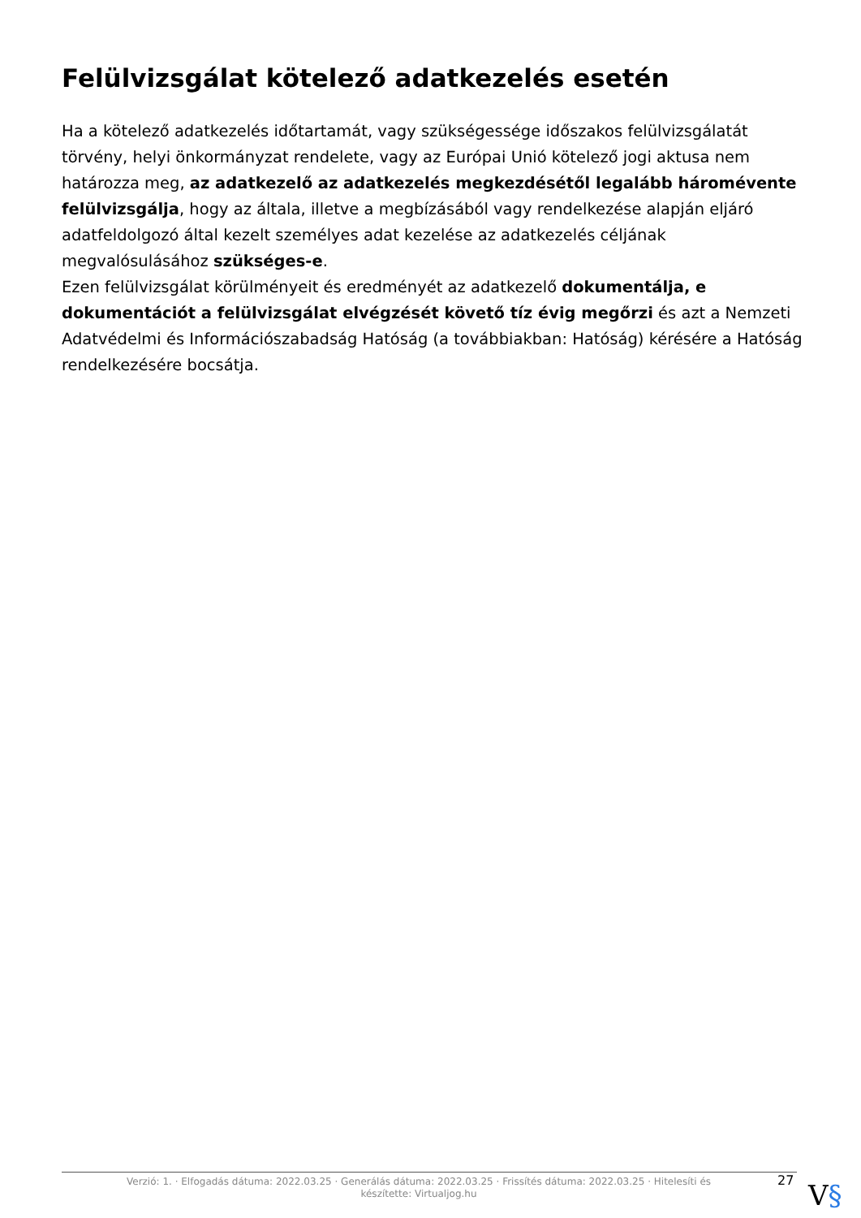Felülvizsgálat kötelező adatkezelés esetén
Ha a kötelező adatkezelés időtartamát, vagy szükségessége időszakos felülvizsgálatát törvény, helyi önkormányzat rendelete, vagy az Európai Unió kötelező jogi aktusa nem határozza meg, az adatkezelő az adatkezelés megkezdésétől legalább háromévente felülvizsgálja, hogy az általa, illetve a megbízásából vagy rendelkezése alapján eljáró adatfeldolgozó által kezelt személyes adat kezelése az adatkezelés céljának megvalósulásához szükséges-e.
Ezen felülvizsgálat körülményeit és eredményét az adatkezelő dokumentálja, e dokumentációt a felülvizsgálat elvégzését követő tíz évig megőrzi és azt a Nemzeti Adatvédelmi és Információszabadság Hatóság (a továbbiakban: Hatóság) kérésére a Hatóság rendelkezésére bocsátja.
Verzió: 1. · Elfogadás dátuma: 2022.03.25 · Generálás dátuma: 2022.03.25 · Frissítés dátuma: 2022.03.25 · Hitelesíti és készítette: Virtualjog.hu
27 V§